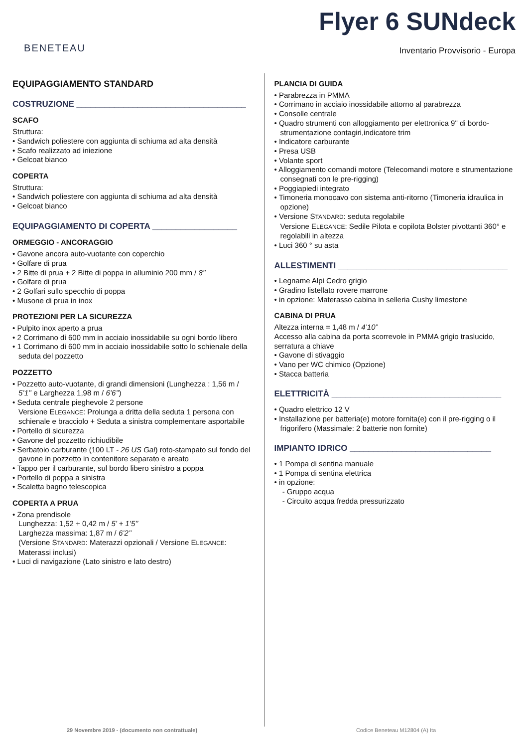BENETEAU
Flyer 6 SUNdeck
Inventario Provvisorio - Europa
EQUIPAGGIAMENTO STANDARD
COSTRUZIONE ____________________________________
SCAFO
Struttura:
• Sandwich poliestere con aggiunta di schiuma ad alta densità
• Scafo realizzato ad iniezione
• Gelcoat bianco
COPERTA
Struttura:
• Sandwich poliestere con aggiunta di schiuma ad alta densità
• Gelcoat bianco
EQUIPAGGIAMENTO DI COPERTA __________________
ORMEGGIO - ANCORAGGIO
• Gavone ancora auto-vuotante con coperchio
• Golfare di prua
• 2 Bitte di prua + 2 Bitte di poppa in alluminio 200 mm / 8’’
• Golfare di prua
• 2 Golfari sullo specchio di poppa
• Musone di prua in inox
PROTEZIONI PER LA SICUREZZA
• Pulpito inox aperto a prua
• 2 Corrimano di 600 mm in acciaio inossidabile su ogni bordo libero
• 1 Corrimano di 600 mm in acciaio inossidabile sotto lo schienale della seduta del pozzetto
POZZETTO
• Pozzetto auto-vuotante, di grandi dimensioni (Lunghezza : 1,56 m / 5’1’’ e Larghezza 1,98 m / 6’6’’)
• Seduta centrale pieghevole 2 persone
Versione ELEGANCE: Prolunga a dritta della seduta 1 persona con schienale e bracciolo + Seduta a sinistra complementare asportabile
• Portello di sicurezza
• Gavone del pozzetto richiudibile
• Serbatoio carburante (100 LT - 26 US Gal) roto-stampato sul fondo del gavone in pozzetto in contenitore separato e areato
• Tappo per il carburante, sul bordo libero sinistro a poppa
• Portello di poppa a sinistra
• Scaletta bagno telescopica
COPERTA A PRUA
• Zona prendisole
Lunghezza: 1,52 + 0,42 m / 5’ + 1’5’’
Larghezza massima: 1,87 m / 6’2’’
(Versione STANDARD: Materazzi opzionali / Versione ELEGANCE: Materassi inclusi)
• Luci di navigazione (Lato sinistro e lato destro)
PLANCIA DI GUIDA
• Parabrezza in PMMA
• Corrimano in acciaio inossidabile attorno al parabrezza
• Consolle centrale
• Quadro strumenti con alloggiamento per elettronica 9" di bordo-strumentazione contagiri,indicatore trim
• Indicatore carburante
• Presa USB
• Volante sport
• Alloggiamento comandi motore (Telecomandi motore e strumentazione consegnati con le pre-rigging)
• Poggiapiedi integrato
• Timoneria monocavo con sistema anti-ritorno (Timoneria idraulica in opzione)
• Versione STANDARD: seduta regolabile
Versione ELEGANCE: Sedile Pilota e copilota Bolster pivottanti 360° e regolabili in altezza
• Luci 360 ° su asta
ALLESTIMENTI ____________________________________
• Legname Alpi Cedro grigio
• Gradino listellato rovere marrone
• in opzione: Materasso cabina in selleria Cushy limestone
CABINA DI PRUA
Altezza interna = 1,48 m / 4’10”
Accesso alla cabina da porta scorrevole in PMMA grigio traslucido, serratura a chiave
• Gavone di stivaggio
• Vano per WC chimico (Opzione)
• Stacca batteria
ELETTRICITÀ ____________________________________
• Quadro elettrico 12 V
• Installazione per batteria(e) motore fornita(e) con il pre-rigging o il frigorifero (Massimale: 2 batterie non fornite)
IMPIANTO IDRICO ______________________________
• 1 Pompa di sentina manuale
• 1 Pompa di sentina elettrica
• in opzione:
- Gruppo acqua
- Circuito acqua fredda pressurizzato
29 Novembre 2019 - (documento non contrattuale) Codice Beneteau M12804 (A) Ita